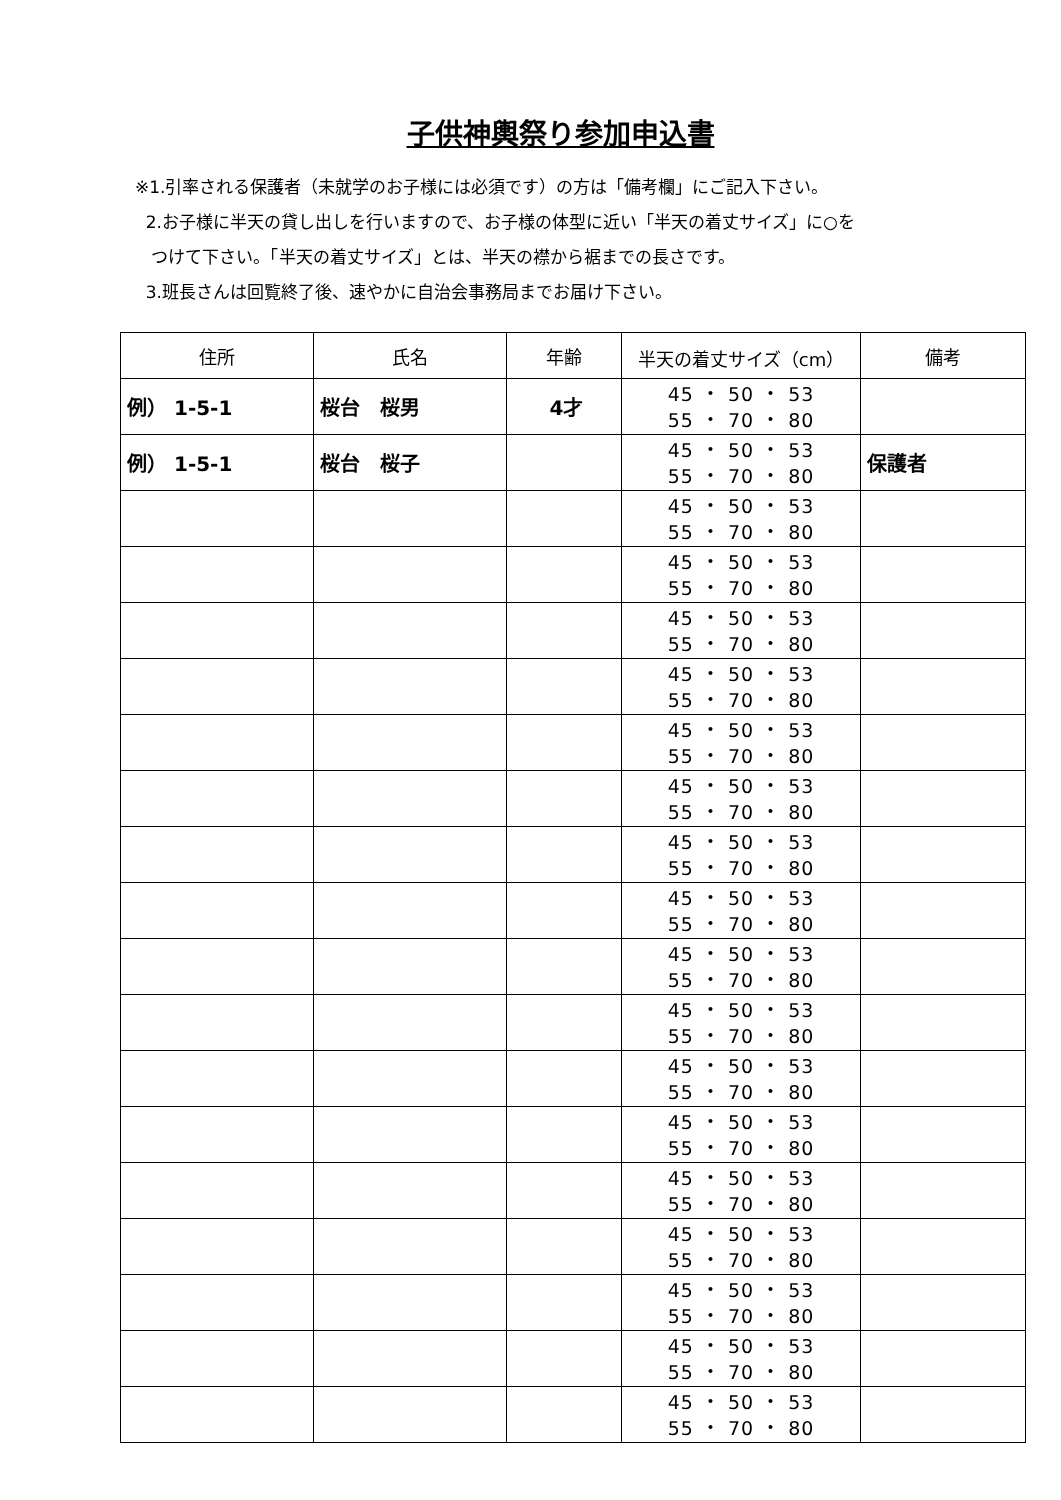子供神輿祭り参加申込書
※1.引率される保護者（未就学のお子様には必須です）の方は「備考欄」にご記入下さい。
2.お子様に半天の貸し出しを行いますので、お子様の体型に近い「半天の着丈サイズ」に○を
つけて下さい。「半天の着丈サイズ」とは、半天の襟から裾までの長さです。
3.班長さんは回覧終了後、速やかに自治会事務局までお届け下さい。
| 住所 | 氏名 | 年齢 | 半天の着丈サイズ（cm） | 備考 |
| --- | --- | --- | --- | --- |
| 例） 1-5-1 | 桜台 桜男 | 4才 | 45 ・ 50 ・ 53 55 ・ 70 ・ 80 | |
| 例） 1-5-1 | 桜台 桜子 | | 45 ・ 50 ・ 53 55 ・ 70 ・ 80 | 保護者 |
| | | | 45 ・ 50 ・ 53 55 ・ 70 ・ 80 | |
| | | | 45 ・ 50 ・ 53 55 ・ 70 ・ 80 | |
| | | | 45 ・ 50 ・ 53 55 ・ 70 ・ 80 | |
| | | | 45 ・ 50 ・ 53 55 ・ 70 ・ 80 | |
| | | | 45 ・ 50 ・ 53 55 ・ 70 ・ 80 | |
| | | | 45 ・ 50 ・ 53 55 ・ 70 ・ 80 | |
| | | | 45 ・ 50 ・ 53 55 ・ 70 ・ 80 | |
| | | | 45 ・ 50 ・ 53 55 ・ 70 ・ 80 | |
| | | | 45 ・ 50 ・ 53 55 ・ 70 ・ 80 | |
| | | | 45 ・ 50 ・ 53 55 ・ 70 ・ 80 | |
| | | | 45 ・ 50 ・ 53 55 ・ 70 ・ 80 | |
| | | | 45 ・ 50 ・ 53 55 ・ 70 ・ 80 | |
| | | | 45 ・ 50 ・ 53 55 ・ 70 ・ 80 | |
| | | | 45 ・ 50 ・ 53 55 ・ 70 ・ 80 | |
| | | | 45 ・ 50 ・ 53 55 ・ 70 ・ 80 | |
| | | | 45 ・ 50 ・ 53 55 ・ 70 ・ 80 | |
| | | | 45 ・ 50 ・ 53 55 ・ 70 ・ 80 | |